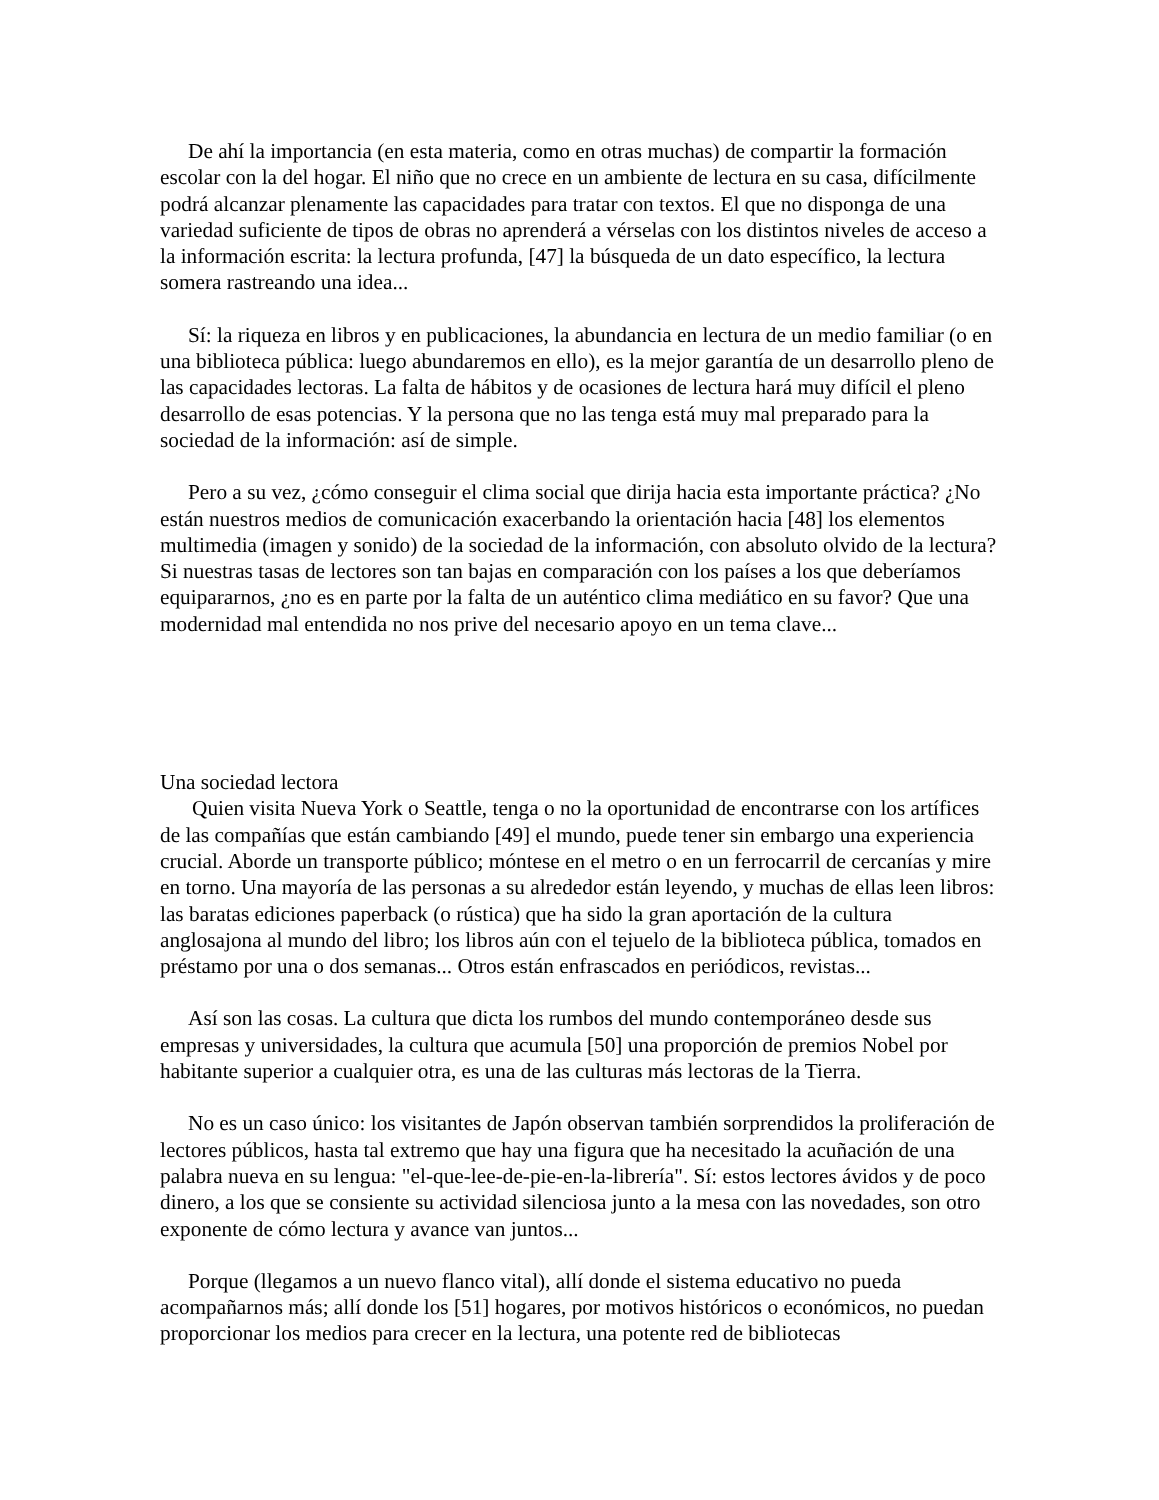De ahí la importancia (en esta materia, como en otras muchas) de compartir la formación escolar con la del hogar. El niño que no crece en un ambiente de lectura en su casa, difícilmente podrá alcanzar plenamente las capacidades para tratar con textos. El que no disponga de una variedad suficiente de tipos de obras no aprenderá a vérselas con los distintos niveles de acceso a la información escrita: la lectura profunda, [47] la búsqueda de un dato específico, la lectura somera rastreando una idea...
Sí: la riqueza en libros y en publicaciones, la abundancia en lectura de un medio familiar (o en una biblioteca pública: luego abundaremos en ello), es la mejor garantía de un desarrollo pleno de las capacidades lectoras. La falta de hábitos y de ocasiones de lectura hará muy difícil el pleno desarrollo de esas potencias. Y la persona que no las tenga está muy mal preparado para la sociedad de la información: así de simple.
Pero a su vez, ¿cómo conseguir el clima social que dirija hacia esta importante práctica? ¿No están nuestros medios de comunicación exacerbando la orientación hacia [48] los elementos multimedia (imagen y sonido) de la sociedad de la información, con absoluto olvido de la lectura? Si nuestras tasas de lectores son tan bajas en comparación con los países a los que deberíamos equipararnos, ¿no es en parte por la falta de un auténtico clima mediático en su favor? Que una modernidad mal entendida no nos prive del necesario apoyo en un tema clave...
Una sociedad lectora
Quien visita Nueva York o Seattle, tenga o no la oportunidad de encontrarse con los artífices de las compañías que están cambiando [49] el mundo, puede tener sin embargo una experiencia crucial. Aborde un transporte público; móntese en el metro o en un ferrocarril de cercanías y mire en torno. Una mayoría de las personas a su alrededor están leyendo, y muchas de ellas leen libros: las baratas ediciones paperback (o rústica) que ha sido la gran aportación de la cultura anglosajona al mundo del libro; los libros aún con el tejuelo de la biblioteca pública, tomados en préstamo por una o dos semanas... Otros están enfrascados en periódicos, revistas...
Así son las cosas. La cultura que dicta los rumbos del mundo contemporáneo desde sus empresas y universidades, la cultura que acumula [50] una proporción de premios Nobel por habitante superior a cualquier otra, es una de las culturas más lectoras de la Tierra.
No es un caso único: los visitantes de Japón observan también sorprendidos la proliferación de lectores públicos, hasta tal extremo que hay una figura que ha necesitado la acuñación de una palabra nueva en su lengua: "el-que-lee-de-pie-en-la-librería". Sí: estos lectores ávidos y de poco dinero, a los que se consiente su actividad silenciosa junto a la mesa con las novedades, son otro exponente de cómo lectura y avance van juntos...
Porque (llegamos a un nuevo flanco vital), allí donde el sistema educativo no pueda acompañarnos más; allí donde los [51] hogares, por motivos históricos o económicos, no puedan proporcionar los medios para crecer en la lectura, una potente red de bibliotecas